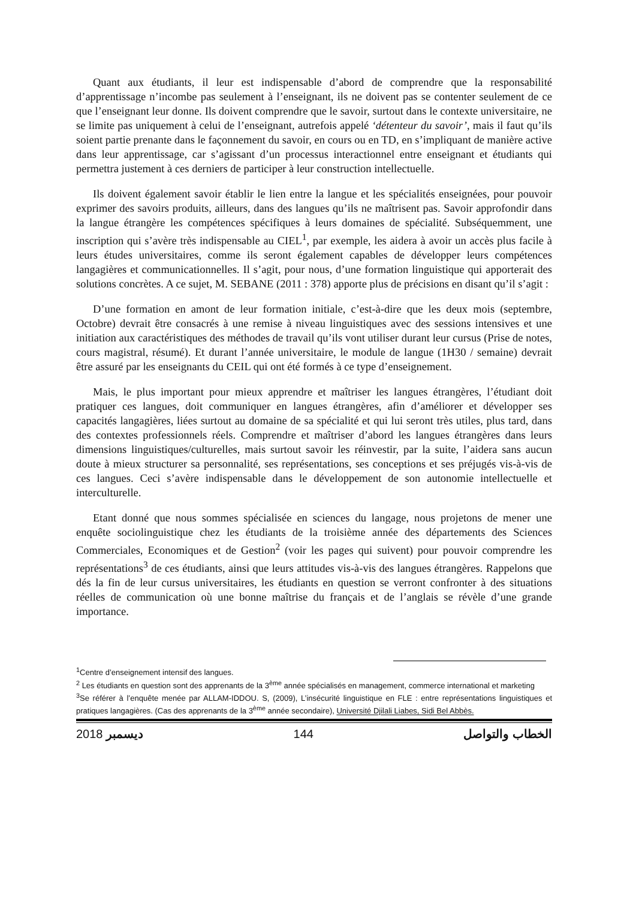Quant aux étudiants, il leur est indispensable d’abord de comprendre que la responsabilité d’apprentissage n’incombe pas seulement à l’enseignant, ils ne doivent pas se contenter seulement de ce que l’enseignant leur donne. Ils doivent comprendre que le savoir, surtout dans le contexte universitaire, ne se limite pas uniquement à celui de l’enseignant, autrefois appelé ‘détenteur du savoir’, mais il faut qu’ils soient partie prenante dans le façonnement du savoir, en cours ou en TD, en s’impliquant de manière active dans leur apprentissage, car s’agissant d’un processus interactionnel entre enseignant et étudiants qui permettra justement à ces derniers de participer à leur construction intellectuelle.
Ils doivent également savoir établir le lien entre la langue et les spécialités enseignées, pour pouvoir exprimer des savoirs produits, ailleurs, dans des langues qu’ils ne maîtrisent pas. Savoir approfondir dans la langue étrangère les compétences spécifiques à leurs domaines de spécialité. Subséquemment, une inscription qui s’avère très indispensable au CIEL<sup>1</sup>, par exemple, les aidera à avoir un accès plus facile à leurs études universitaires, comme ils seront également capables de développer leurs compétences langagières et communicationnelles. Il s’agit, pour nous, d’une formation linguistique qui apporterait des solutions concrètes. A ce sujet, M. SEBANE (2011 : 378) apporte plus de précisions en disant qu’il s’agit :
D’une formation en amont de leur formation initiale, c’est-à-dire que les deux mois (septembre, Octobre) devrait être consacrés à une remise à niveau linguistiques avec des sessions intensives et une initiation aux caractéristiques des méthodes de travail qu’ils vont utiliser durant leur cursus (Prise de notes, cours magistral, résumé). Et durant l’année universitaire, le module de langue (1H30 / semaine) devrait être assuré par les enseignants du CEIL qui ont été formés à ce type d’enseignement.
Mais, le plus important pour mieux apprendre et maîtriser les langues étrangères, l’étudiant doit pratiquer ces langues, doit communiquer en langues étrangères, afin d’améliorer et développer ses capacités langagières, liées surtout au domaine de sa spécialité et qui lui seront très utiles, plus tard, dans des contextes professionnels réels. Comprendre et maîtriser d’abord les langues étrangères dans leurs dimensions linguistiques/culturelles, mais surtout savoir les réinvestir, par la suite, l’aidera sans aucun doute à mieux structurer sa personnalité, ses représentations, ses conceptions et ses préjugés vis-à-vis de ces langues. Ceci s’avère indispensable dans le développement de son autonomie intellectuelle et interculturelle.
Etant donné que nous sommes spécialisée en sciences du langage, nous projetons de mener une enquête sociolinguistique chez les étudiants de la troisième année des départements des Sciences Commerciales, Economiques et de Gestion<sup>2</sup> (voir les pages qui suivent) pour pouvoir comprendre les représentations<sup>3</sup> de ces étudiants, ainsi que leurs attitudes vis-à-vis des langues étrangères. Rappelons que dés la fin de leur cursus universitaires, les étudiants en question se verront confronter à des situations réelles de communication où une bonne maîtrise du français et de l’anglais se révèle d’une grande importance.
<sup>1</sup> Centre d’enseignement intensif des langues.
<sup>2</sup> Les étudiants en question sont des apprenants de la 3<sup>ème</sup> année spécialisés en management, commerce international et marketing
<sup>3</sup> Se référer à l’enquête menée par ALLAM-IDDOU. S, (2009), L’insécurité linguistique en FLE : entre représentations linguistiques et pratiques langagières. (Cas des apprenants de la 3<sup>ème</sup> année secondaire), Université Djilali Liabes, Sidi Bel Abbès.
2018 ديسمبر 144 الخطاب والتواصل